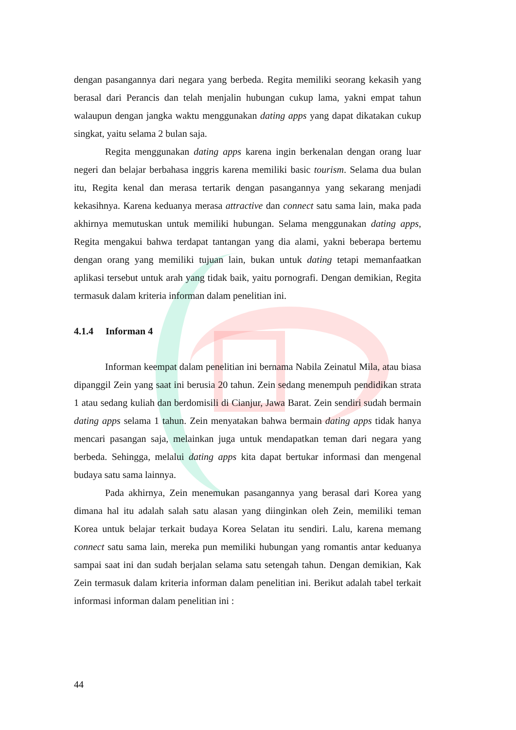dengan pasangannya dari negara yang berbeda. Regita memiliki seorang kekasih yang berasal dari Perancis dan telah menjalin hubungan cukup lama, yakni empat tahun walaupun dengan jangka waktu menggunakan dating apps yang dapat dikatakan cukup singkat, yaitu selama 2 bulan saja.
Regita menggunakan dating apps karena ingin berkenalan dengan orang luar negeri dan belajar berbahasa inggris karena memiliki basic tourism. Selama dua bulan itu, Regita kenal dan merasa tertarik dengan pasangannya yang sekarang menjadi kekasihnya. Karena keduanya merasa attractive dan connect satu sama lain, maka pada akhirnya memutuskan untuk memiliki hubungan. Selama menggunakan dating apps, Regita mengakui bahwa terdapat tantangan yang dia alami, yakni beberapa bertemu dengan orang yang memiliki tujuan lain, bukan untuk dating tetapi memanfaatkan aplikasi tersebut untuk arah yang tidak baik, yaitu pornografi. Dengan demikian, Regita termasuk dalam kriteria informan dalam penelitian ini.
4.1.4 Informan 4
Informan keempat dalam penelitian ini bernama Nabila Zeinatul Mila, atau biasa dipanggil Zein yang saat ini berusia 20 tahun. Zein sedang menempuh pendidikan strata 1 atau sedang kuliah dan berdomisili di Cianjur, Jawa Barat. Zein sendiri sudah bermain dating apps selama 1 tahun. Zein menyatakan bahwa bermain dating apps tidak hanya mencari pasangan saja, melainkan juga untuk mendapatkan teman dari negara yang berbeda. Sehingga, melalui dating apps kita dapat bertukar informasi dan mengenal budaya satu sama lainnya.
Pada akhirnya, Zein menemukan pasangannya yang berasal dari Korea yang dimana hal itu adalah salah satu alasan yang diinginkan oleh Zein, memiliki teman Korea untuk belajar terkait budaya Korea Selatan itu sendiri. Lalu, karena memang connect satu sama lain, mereka pun memiliki hubungan yang romantis antar keduanya sampai saat ini dan sudah berjalan selama satu setengah tahun. Dengan demikian, Kak Zein termasuk dalam kriteria informan dalam penelitian ini. Berikut adalah tabel terkait informasi informan dalam penelitian ini :
44